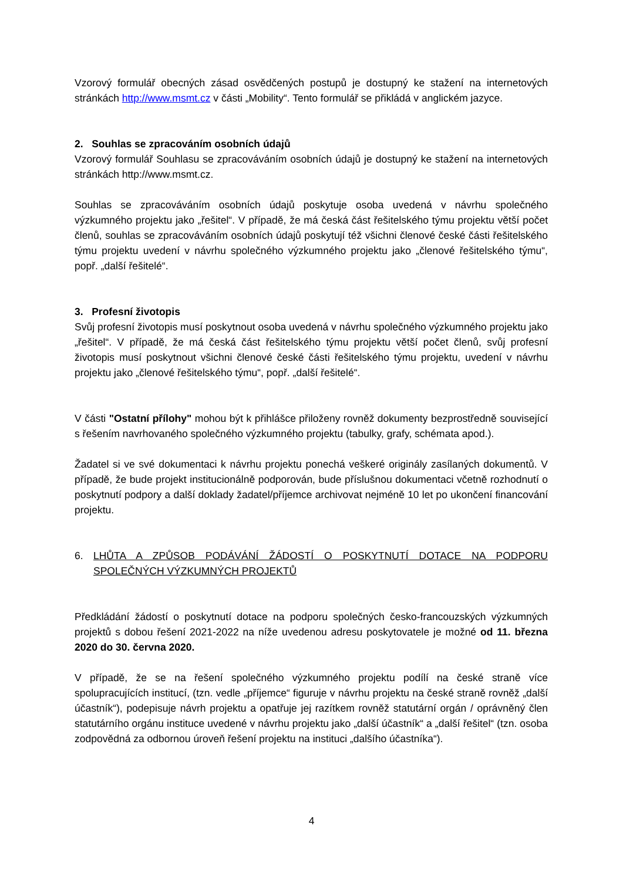Vzorový formulář obecných zásad osvědčených postupů je dostupný ke stažení na internetových stránkách http://www.msmt.cz v části „Mobility“. Tento formulář se přikládá v anglickém jazyce.
2. Souhlas se zpracováním osobních údajů
Vzorový formulář Souhlasu se zpracováváním osobních údajů je dostupný ke stažení na internetových stránkách http://www.msmt.cz.
Souhlas se zpracováváním osobních údajů poskytuje osoba uvedená v návrhu společného výzkumného projektu jako „řešitel“. V případě, že má česká část řešitelského týmu projektu větší počet členů, souhlas se zpracováváním osobních údajů poskytují též všichni členové české části řešitelského týmu projektu uvedení v návrhu společného výzkumného projektu jako „členové řešitelského týmu“, popř. „další řešitelé“.
3. Profesní životopis
Svůj profesní životopis musí poskytnout osoba uvedená v návrhu společného výzkumného projektu jako „řešitel“. V případě, že má česká část řešitelského týmu projektu větší počet členů, svůj profesní životopis musí poskytnout všichni členové české části řešitelského týmu projektu, uvedení v návrhu projektu jako „členové řešitelského týmu“, popř. „další řešitelé“.
V části "Ostatní přílohy" mohou být k přihlášce přiloženy rovněž dokumenty bezprostředně související s řešením navrhovaného společného výzkumného projektu (tabulky, grafy, schémata apod.).
Žadatel si ve své dokumentaci k návrhu projektu ponechá veškeré originály zasílaných dokumentů. V případě, že bude projekt institucionálně podporován, bude příslušnou dokumentaci včetně rozhodnutí o poskytnutí podpory a další doklady žadatel/příjemce archivovat nejméně 10 let po ukončení financování projektu.
6. LHŮTA A ZPŮSOB PODÁVÁNÍ ŽÁDOSTÍ O POSKYTNUTÍ DOTACE NA PODPORU SPOLEČNÝCH VÝZKUMNÝCH PROJEKTŮ
Předkládání žádostí o poskytnutí dotace na podporu společných česko-francouzských výzkumných projektů s dobou řešení 2021-2022 na níže uvedenou adresu poskytovatele je možné od 11. března 2020 do 30. června 2020.
V případě, že se na řešení společného výzkumného projektu podílí na české straně více spolupracujících institucí, (tzn. vedle „příjemce“ figuruje v návrhu projektu na české straně rovněž „další účastník“), podepisuje návrh projektu a opatřuje jej razítkem rovněž statutární orgán / oprávněný člen statutárního orgánu instituce uvedené v návrhu projektu jako „další účastník“ a „další řešitel“ (tzn. osoba zodpovědná za odbornou úroveň řešení projektu na instituci „dalšího účastníka“).
4